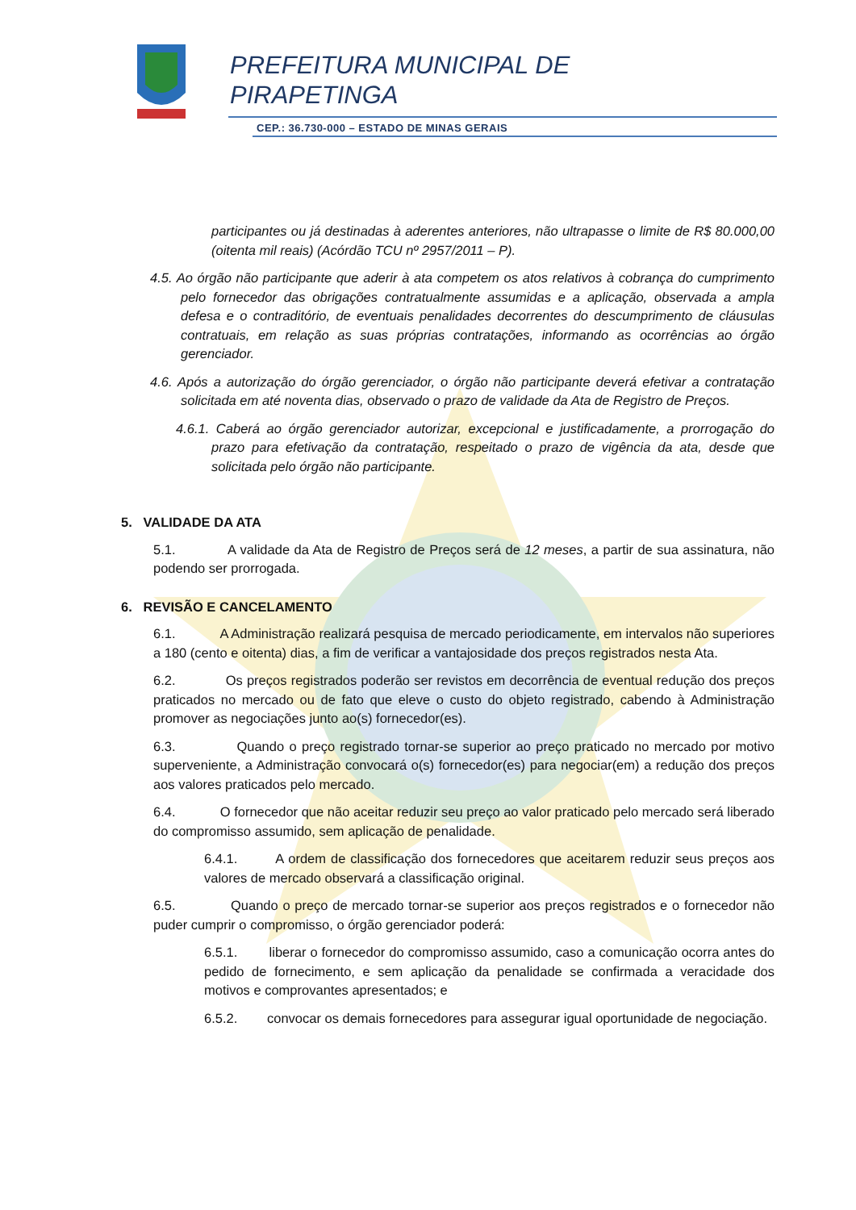PREFEITURA MUNICIPAL DE
PIRAPETINGA
CEP.: 36.730-000 – ESTADO DE MINAS GERAIS
participantes ou já destinadas à aderentes anteriores, não ultrapasse o limite de R$ 80.000,00 (oitenta mil reais) (Acórdão TCU nº 2957/2011 – P).
4.5. Ao órgão não participante que aderir à ata competem os atos relativos à cobrança do cumprimento pelo fornecedor das obrigações contratualmente assumidas e a aplicação, observada a ampla defesa e o contraditório, de eventuais penalidades decorrentes do descumprimento de cláusulas contratuais, em relação as suas próprias contratações, informando as ocorrências ao órgão gerenciador.
4.6. Após a autorização do órgão gerenciador, o órgão não participante deverá efetivar a contratação solicitada em até noventa dias, observado o prazo de validade da Ata de Registro de Preços.
4.6.1. Caberá ao órgão gerenciador autorizar, excepcional e justificadamente, a prorrogação do prazo para efetivação da contratação, respeitado o prazo de vigência da ata, desde que solicitada pelo órgão não participante.
5. VALIDADE DA ATA
5.1. A validade da Ata de Registro de Preços será de 12 meses, a partir de sua assinatura, não podendo ser prorrogada.
6. REVISÃO E CANCELAMENTO
6.1. A Administração realizará pesquisa de mercado periodicamente, em intervalos não superiores a 180 (cento e oitenta) dias, a fim de verificar a vantajosidade dos preços registrados nesta Ata.
6.2. Os preços registrados poderão ser revistos em decorrência de eventual redução dos preços praticados no mercado ou de fato que eleve o custo do objeto registrado, cabendo à Administração promover as negociações junto ao(s) fornecedor(es).
6.3. Quando o preço registrado tornar-se superior ao preço praticado no mercado por motivo superveniente, a Administração convocará o(s) fornecedor(es) para negociar(em) a redução dos preços aos valores praticados pelo mercado.
6.4. O fornecedor que não aceitar reduzir seu preço ao valor praticado pelo mercado será liberado do compromisso assumido, sem aplicação de penalidade.
6.4.1. A ordem de classificação dos fornecedores que aceitarem reduzir seus preços aos valores de mercado observará a classificação original.
6.5. Quando o preço de mercado tornar-se superior aos preços registrados e o fornecedor não puder cumprir o compromisso, o órgão gerenciador poderá:
6.5.1. liberar o fornecedor do compromisso assumido, caso a comunicação ocorra antes do pedido de fornecimento, e sem aplicação da penalidade se confirmada a veracidade dos motivos e comprovantes apresentados; e
6.5.2. convocar os demais fornecedores para assegurar igual oportunidade de negociação.